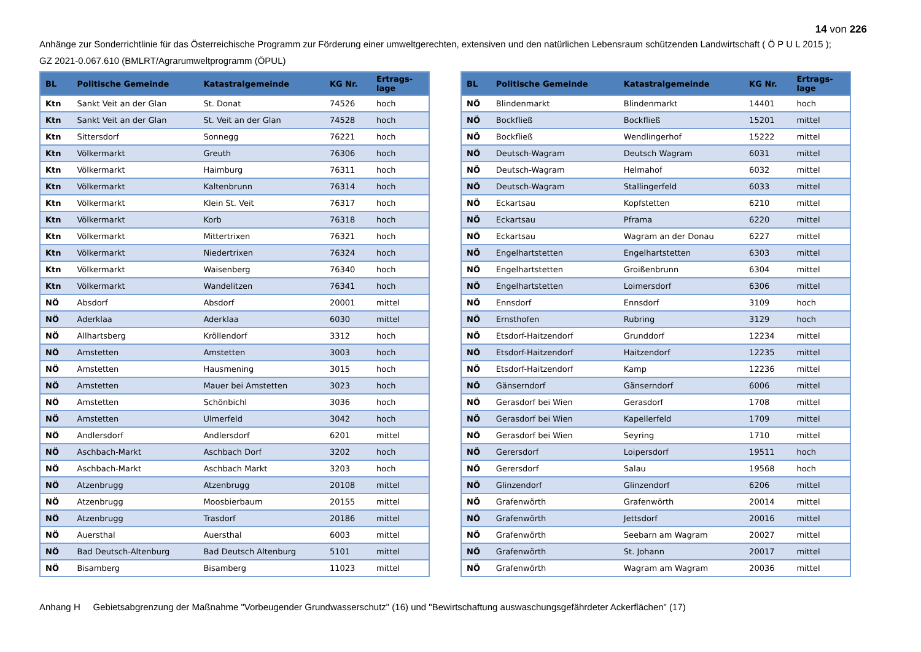14 von 226
Anhänge zur Sonderrichtlinie für das Österreichische Programm zur Förderung einer umweltgerechten, extensiven und den natürlichen Lebensraum schützenden Landwirtschaft ( Ö P U L 2015 );
GZ 2021-0.067.610 (BMLRT/Agrarumweltprogramm (ÖPUL)
| BL | Politische Gemeinde | Katastralgemeinde | KG Nr. | Ertrags- lage |
| --- | --- | --- | --- | --- |
| Ktn | Sankt Veit an der Glan | St. Donat | 74526 | hoch |
| Ktn | Sankt Veit an der Glan | St. Veit an der Glan | 74528 | hoch |
| Ktn | Sittersdorf | Sonnegg | 76221 | hoch |
| Ktn | Völkermarkt | Greuth | 76306 | hoch |
| Ktn | Völkermarkt | Haimburg | 76311 | hoch |
| Ktn | Völkermarkt | Kaltenbrunn | 76314 | hoch |
| Ktn | Völkermarkt | Klein St. Veit | 76317 | hoch |
| Ktn | Völkermarkt | Korb | 76318 | hoch |
| Ktn | Völkermarkt | Mittertrixen | 76321 | hoch |
| Ktn | Völkermarkt | Niedertrixen | 76324 | hoch |
| Ktn | Völkermarkt | Waisenberg | 76340 | hoch |
| Ktn | Völkermarkt | Wandelitzen | 76341 | hoch |
| NÖ | Absdorf | Absdorf | 20001 | mittel |
| NÖ | Aderklaa | Aderklaa | 6030 | mittel |
| NÖ | Allhartsberg | Kröllendorf | 3312 | hoch |
| NÖ | Amstetten | Amstetten | 3003 | hoch |
| NÖ | Amstetten | Hausmening | 3015 | hoch |
| NÖ | Amstetten | Mauer bei Amstetten | 3023 | hoch |
| NÖ | Amstetten | Schönbichl | 3036 | hoch |
| NÖ | Amstetten | Ulmerfeld | 3042 | hoch |
| NÖ | Andlersdorf | Andlersdorf | 6201 | mittel |
| NÖ | Aschbach-Markt | Aschbach Dorf | 3202 | hoch |
| NÖ | Aschbach-Markt | Aschbach Markt | 3203 | hoch |
| NÖ | Atzenbrugg | Atzenbrugg | 20108 | mittel |
| NÖ | Atzenbrugg | Moosbierbaum | 20155 | mittel |
| NÖ | Atzenbrugg | Trasdorf | 20186 | mittel |
| NÖ | Auersthal | Auersthal | 6003 | mittel |
| NÖ | Bad Deutsch-Altenburg | Bad Deutsch Altenburg | 5101 | mittel |
| NÖ | Bisamberg | Bisamberg | 11023 | mittel |
| BL | Politische Gemeinde | Katastralgemeinde | KG Nr. | Ertrags- lage |
| --- | --- | --- | --- | --- |
| NÖ | Blindenmarkt | Blindenmarkt | 14401 | hoch |
| NÖ | Bockfließ | Bockfließ | 15201 | mittel |
| NÖ | Bockfließ | Wendlingerhof | 15222 | mittel |
| NÖ | Deutsch-Wagram | Deutsch Wagram | 6031 | mittel |
| NÖ | Deutsch-Wagram | Helmahof | 6032 | mittel |
| NÖ | Deutsch-Wagram | Stallingerfeld | 6033 | mittel |
| NÖ | Eckartsau | Kopfstetten | 6210 | mittel |
| NÖ | Eckartsau | Pframa | 6220 | mittel |
| NÖ | Eckartsau | Wagram an der Donau | 6227 | mittel |
| NÖ | Engelhartstetten | Engelhartstetten | 6303 | mittel |
| NÖ | Engelhartstetten | Groißenbrunn | 6304 | mittel |
| NÖ | Engelhartstetten | Loimersdorf | 6306 | mittel |
| NÖ | Ennsdorf | Ennsdorf | 3109 | hoch |
| NÖ | Ernsthofen | Rubring | 3129 | hoch |
| NÖ | Etsdorf-Haitzendorf | Grunddorf | 12234 | mittel |
| NÖ | Etsdorf-Haitzendorf | Haitzendorf | 12235 | mittel |
| NÖ | Etsdorf-Haitzendorf | Kamp | 12236 | mittel |
| NÖ | Gänserndorf | Gänserndorf | 6006 | mittel |
| NÖ | Gerasdorf bei Wien | Gerasdorf | 1708 | mittel |
| NÖ | Gerasdorf bei Wien | Kapellerfeld | 1709 | mittel |
| NÖ | Gerasdorf bei Wien | Seyring | 1710 | mittel |
| NÖ | Gerersdorf | Loipersdorf | 19511 | hoch |
| NÖ | Gerersdorf | Salau | 19568 | hoch |
| NÖ | Glinzendorf | Glinzendorf | 6206 | mittel |
| NÖ | Grafenwörth | Grafenwörth | 20014 | mittel |
| NÖ | Grafenwörth | Jettsdorf | 20016 | mittel |
| NÖ | Grafenwörth | Seebarn am Wagram | 20027 | mittel |
| NÖ | Grafenwörth | St. Johann | 20017 | mittel |
| NÖ | Grafenwörth | Wagram am Wagram | 20036 | mittel |
Anhang H Gebietsabgrenzung der Maßnahme "Vorbeugender Grundwasserschutz" (16) und "Bewirtschaftung auswaschungsgefährdeter Ackerflächen" (17)